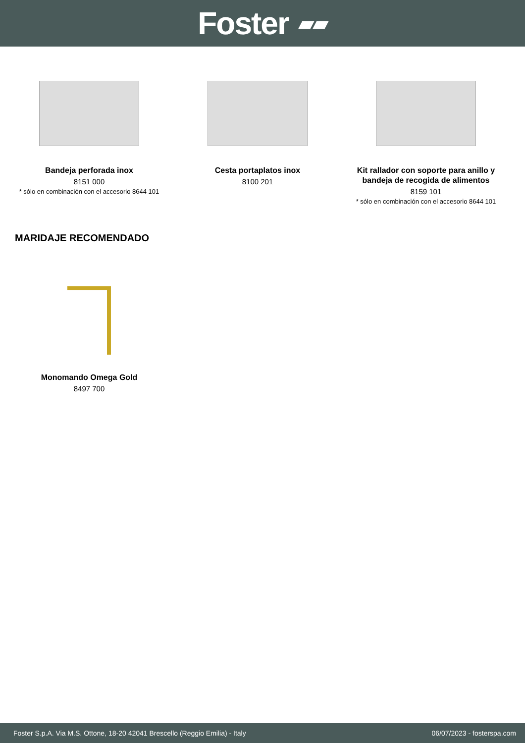Foster ▰▰
Bandeja perforada inox
8151 000
* sólo en combinación con el accesorio 8644 101
Cesta portaplatos inox
8100 201
Kit rallador con soporte para anillo y bandeja de recogida de alimentos
8159 101
* sólo en combinación con el accesorio 8644 101
MARIDAJE RECOMENDADO
Monomando Omega Gold
8497 700
Foster S.p.A. Via M.S. Ottone, 18-20 42041 Brescello (Reggio Emilia) - Italy 06/07/2023 - fosterspa.com